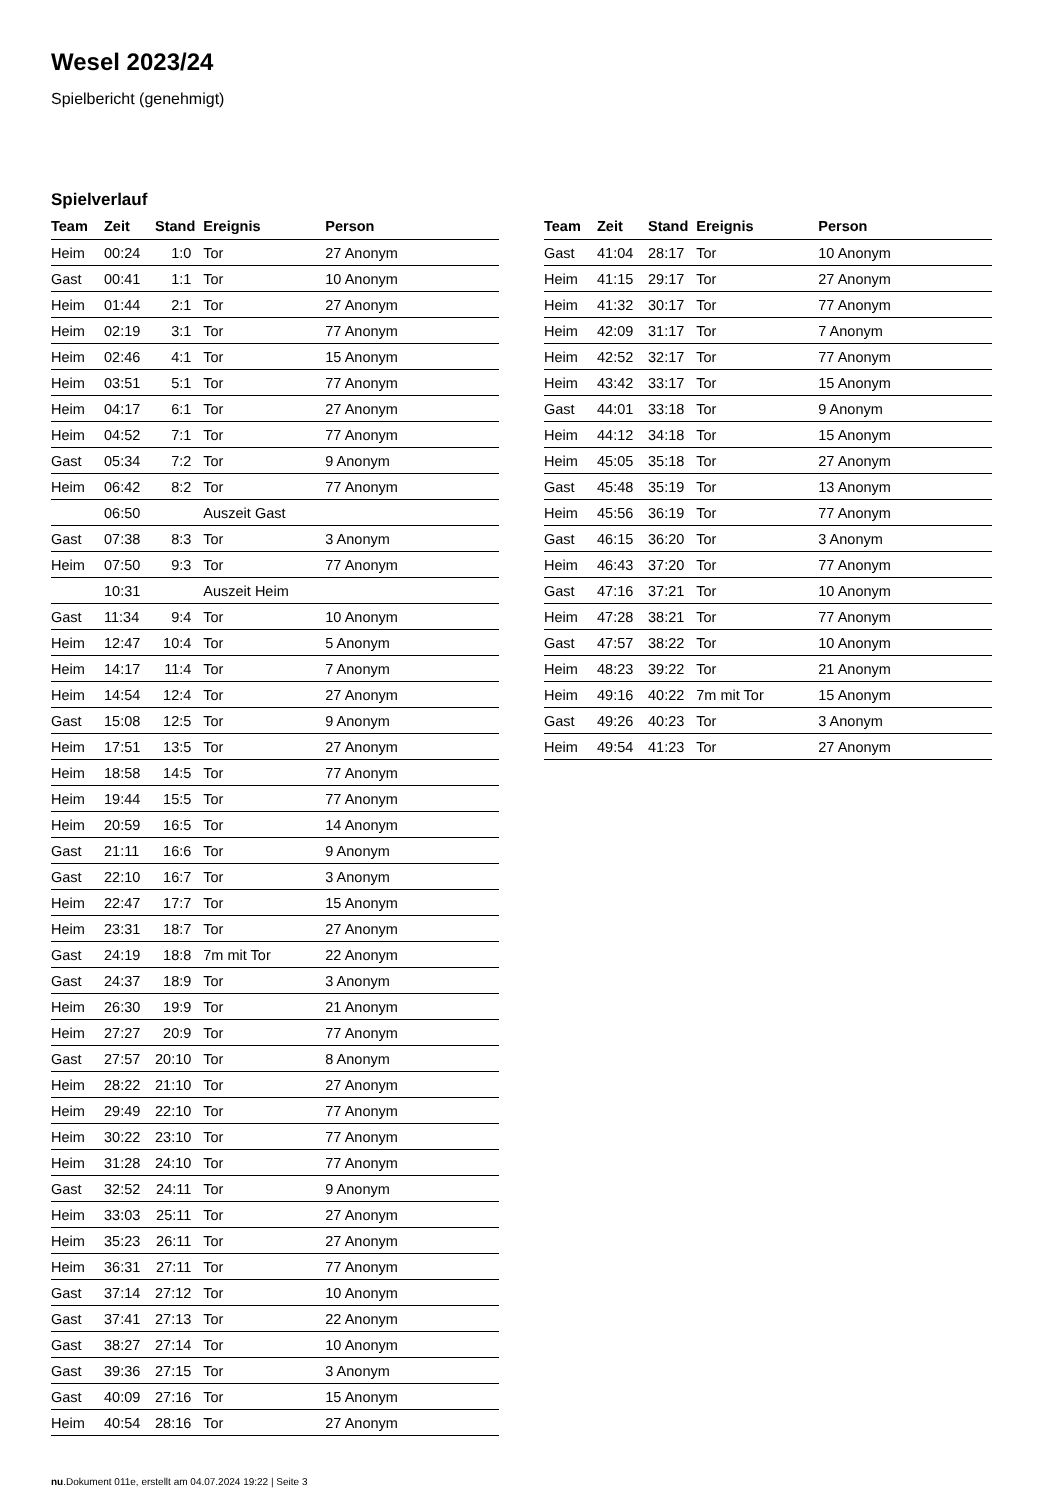Wesel 2023/24
Spielbericht (genehmigt)
Spielverlauf
| Team | Zeit | Stand | Ereignis | Person |
| --- | --- | --- | --- | --- |
| Heim | 00:24 | 1:0 | Tor | 27 Anonym |
| Gast | 00:41 | 1:1 | Tor | 10 Anonym |
| Heim | 01:44 | 2:1 | Tor | 27 Anonym |
| Heim | 02:19 | 3:1 | Tor | 77 Anonym |
| Heim | 02:46 | 4:1 | Tor | 15 Anonym |
| Heim | 03:51 | 5:1 | Tor | 77 Anonym |
| Heim | 04:17 | 6:1 | Tor | 27 Anonym |
| Heim | 04:52 | 7:1 | Tor | 77 Anonym |
| Gast | 05:34 | 7:2 | Tor | 9 Anonym |
| Heim | 06:42 | 8:2 | Tor | 77 Anonym |
| | 06:50 | | Auszeit Gast | |
| Gast | 07:38 | 8:3 | Tor | 3 Anonym |
| Heim | 07:50 | 9:3 | Tor | 77 Anonym |
| | 10:31 | | Auszeit Heim | |
| Gast | 11:34 | 9:4 | Tor | 10 Anonym |
| Heim | 12:47 | 10:4 | Tor | 5 Anonym |
| Heim | 14:17 | 11:4 | Tor | 7 Anonym |
| Heim | 14:54 | 12:4 | Tor | 27 Anonym |
| Gast | 15:08 | 12:5 | Tor | 9 Anonym |
| Heim | 17:51 | 13:5 | Tor | 27 Anonym |
| Heim | 18:58 | 14:5 | Tor | 77 Anonym |
| Heim | 19:44 | 15:5 | Tor | 77 Anonym |
| Heim | 20:59 | 16:5 | Tor | 14 Anonym |
| Gast | 21:11 | 16:6 | Tor | 9 Anonym |
| Gast | 22:10 | 16:7 | Tor | 3 Anonym |
| Heim | 22:47 | 17:7 | Tor | 15 Anonym |
| Heim | 23:31 | 18:7 | Tor | 27 Anonym |
| Gast | 24:19 | 18:8 | 7m mit Tor | 22 Anonym |
| Gast | 24:37 | 18:9 | Tor | 3 Anonym |
| Heim | 26:30 | 19:9 | Tor | 21 Anonym |
| Heim | 27:27 | 20:9 | Tor | 77 Anonym |
| Gast | 27:57 | 20:10 | Tor | 8 Anonym |
| Heim | 28:22 | 21:10 | Tor | 27 Anonym |
| Heim | 29:49 | 22:10 | Tor | 77 Anonym |
| Heim | 30:22 | 23:10 | Tor | 77 Anonym |
| Heim | 31:28 | 24:10 | Tor | 77 Anonym |
| Gast | 32:52 | 24:11 | Tor | 9 Anonym |
| Heim | 33:03 | 25:11 | Tor | 27 Anonym |
| Heim | 35:23 | 26:11 | Tor | 27 Anonym |
| Heim | 36:31 | 27:11 | Tor | 77 Anonym |
| Gast | 37:14 | 27:12 | Tor | 10 Anonym |
| Gast | 37:41 | 27:13 | Tor | 22 Anonym |
| Gast | 38:27 | 27:14 | Tor | 10 Anonym |
| Gast | 39:36 | 27:15 | Tor | 3 Anonym |
| Gast | 40:09 | 27:16 | Tor | 15 Anonym |
| Heim | 40:54 | 28:16 | Tor | 27 Anonym |
| Team | Zeit | Stand | Ereignis | Person |
| --- | --- | --- | --- | --- |
| Gast | 41:04 | 28:17 | Tor | 10 Anonym |
| Heim | 41:15 | 29:17 | Tor | 27 Anonym |
| Heim | 41:32 | 30:17 | Tor | 77 Anonym |
| Heim | 42:09 | 31:17 | Tor | 7 Anonym |
| Heim | 42:52 | 32:17 | Tor | 77 Anonym |
| Heim | 43:42 | 33:17 | Tor | 15 Anonym |
| Gast | 44:01 | 33:18 | Tor | 9 Anonym |
| Heim | 44:12 | 34:18 | Tor | 15 Anonym |
| Heim | 45:05 | 35:18 | Tor | 27 Anonym |
| Gast | 45:48 | 35:19 | Tor | 13 Anonym |
| Heim | 45:56 | 36:19 | Tor | 77 Anonym |
| Gast | 46:15 | 36:20 | Tor | 3 Anonym |
| Heim | 46:43 | 37:20 | Tor | 77 Anonym |
| Gast | 47:16 | 37:21 | Tor | 10 Anonym |
| Heim | 47:28 | 38:21 | Tor | 77 Anonym |
| Gast | 47:57 | 38:22 | Tor | 10 Anonym |
| Heim | 48:23 | 39:22 | Tor | 21 Anonym |
| Heim | 49:16 | 40:22 | 7m mit Tor | 15 Anonym |
| Gast | 49:26 | 40:23 | Tor | 3 Anonym |
| Heim | 49:54 | 41:23 | Tor | 27 Anonym |
nu.Dokument 011e, erstellt am 04.07.2024 19:22 | Seite 3